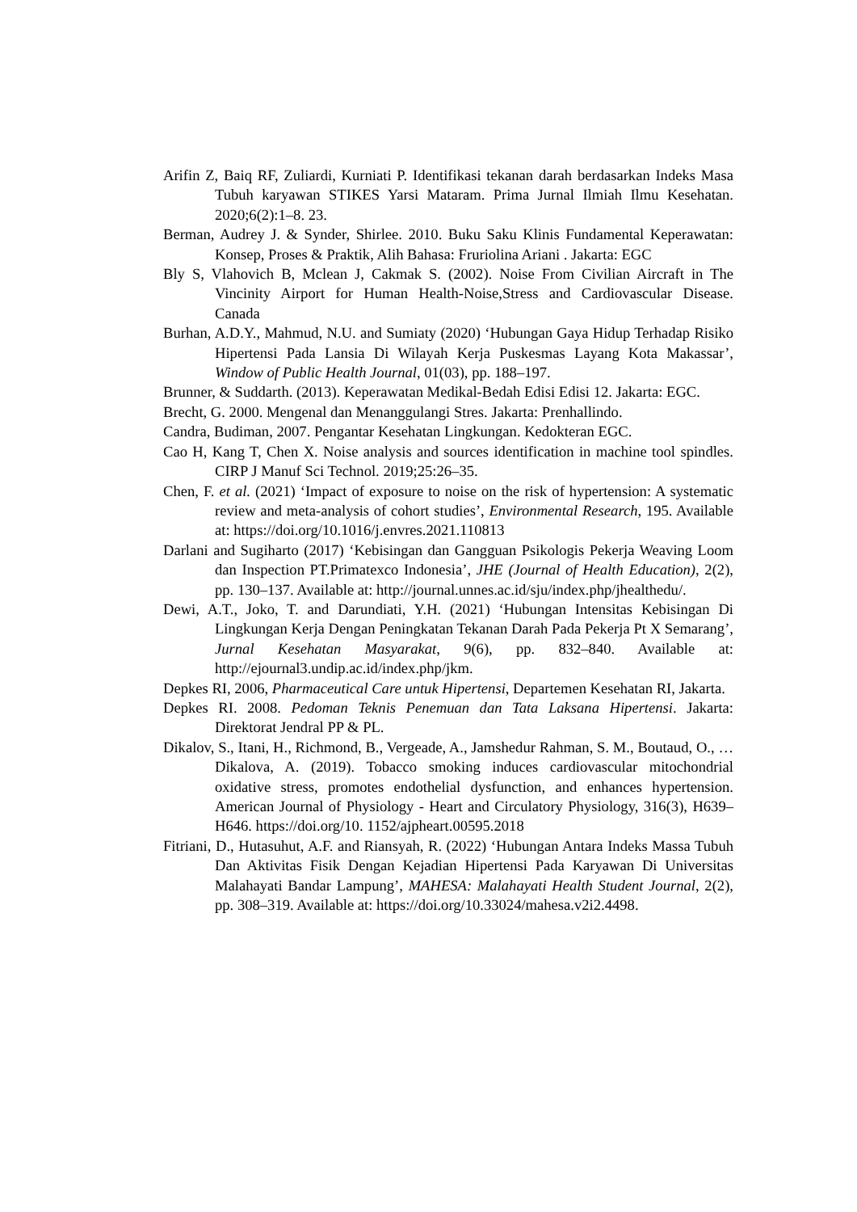Arifin Z, Baiq RF, Zuliardi, Kurniati P. Identifikasi tekanan darah berdasarkan Indeks Masa Tubuh karyawan STIKES Yarsi Mataram. Prima Jurnal Ilmiah Ilmu Kesehatan. 2020;6(2):1–8. 23.
Berman, Audrey J. & Synder, Shirlee. 2010. Buku Saku Klinis Fundamental Keperawatan: Konsep, Proses & Praktik, Alih Bahasa: Fruriolina Ariani . Jakarta: EGC
Bly S, Vlahovich B, Mclean J, Cakmak S. (2002). Noise From Civilian Aircraft in The Vincinity Airport for Human Health-Noise,Stress and Cardiovascular Disease. Canada
Burhan, A.D.Y., Mahmud, N.U. and Sumiaty (2020) ‘Hubungan Gaya Hidup Terhadap Risiko Hipertensi Pada Lansia Di Wilayah Kerja Puskesmas Layang Kota Makassar’, Window of Public Health Journal, 01(03), pp. 188–197.
Brunner, & Suddarth. (2013). Keperawatan Medikal-Bedah Edisi Edisi 12. Jakarta: EGC.
Brecht, G. 2000. Mengenal dan Menanggulangi Stres. Jakarta: Prenhallindo.
Candra, Budiman, 2007. Pengantar Kesehatan Lingkungan. Kedokteran EGC.
Cao H, Kang T, Chen X. Noise analysis and sources identification in machine tool spindles. CIRP J Manuf Sci Technol. 2019;25:26–35.
Chen, F. et al. (2021) ‘Impact of exposure to noise on the risk of hypertension: A systematic review and meta-analysis of cohort studies’, Environmental Research, 195. Available at: https://doi.org/10.1016/j.envres.2021.110813
Darlani and Sugiharto (2017) ‘Kebisingan dan Gangguan Psikologis Pekerja Weaving Loom dan Inspection PT.Primatexco Indonesia’, JHE (Journal of Health Education), 2(2), pp. 130–137. Available at: http://journal.unnes.ac.id/sju/index.php/jhealthedu/.
Dewi, A.T., Joko, T. and Darundiati, Y.H. (2021) ‘Hubungan Intensitas Kebisingan Di Lingkungan Kerja Dengan Peningkatan Tekanan Darah Pada Pekerja Pt X Semarang’, Jurnal Kesehatan Masyarakat, 9(6), pp. 832–840. Available at: http://ejournal3.undip.ac.id/index.php/jkm.
Depkes RI, 2006, Pharmaceutical Care untuk Hipertensi, Departemen Kesehatan RI, Jakarta.
Depkes RI. 2008. Pedoman Teknis Penemuan dan Tata Laksana Hipertensi. Jakarta: Direktorat Jendral PP & PL.
Dikalov, S., Itani, H., Richmond, B., Vergeade, A., Jamshedur Rahman, S. M., Boutaud, O., … Dikalova, A. (2019). Tobacco smoking induces cardiovascular mitochondrial oxidative stress, promotes endothelial dysfunction, and enhances hypertension. American Journal of Physiology - Heart and Circulatory Physiology, 316(3), H639–H646. https://doi.org/10. 1152/ajpheart.00595.2018
Fitriani, D., Hutasuhut, A.F. and Riansyah, R. (2022) ‘Hubungan Antara Indeks Massa Tubuh Dan Aktivitas Fisik Dengan Kejadian Hipertensi Pada Karyawan Di Universitas Malahayati Bandar Lampung’, MAHESA: Malahayati Health Student Journal, 2(2), pp. 308–319. Available at: https://doi.org/10.33024/mahesa.v2i2.4498.